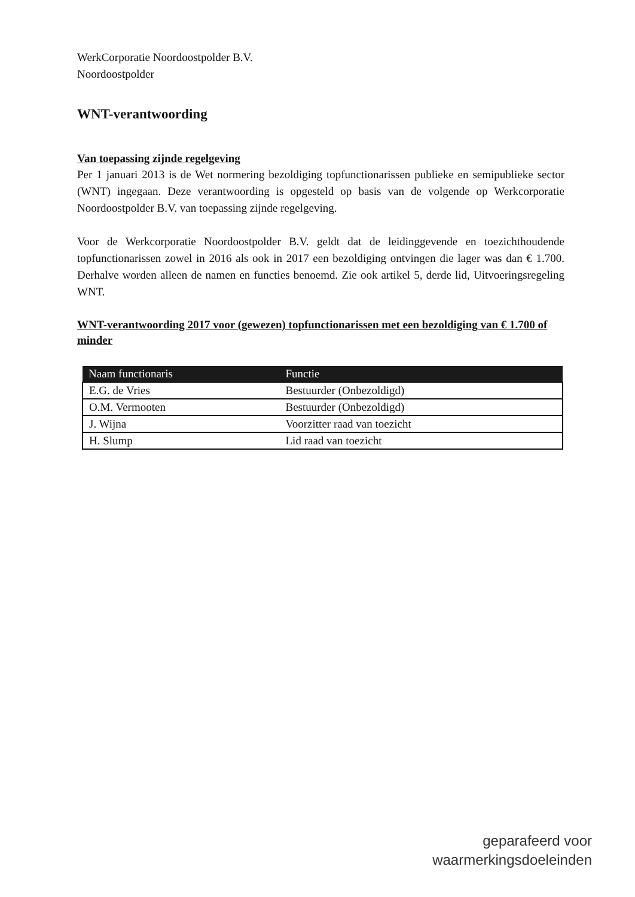WerkCorporatie Noordoostpolder B.V.
Noordoostpolder
WNT-verantwoording
Van toepassing zijnde regelgeving
Per 1 januari 2013 is de Wet normering bezoldiging topfunctionarissen publieke en semipubliekе sector (WNT) ingegaan. Deze verantwoording is opgesteld op basis van de volgende op Werkcorporatie Noordoostpolder B.V. van toepassing zijnde regelgeving.
Voor de Werkcorporatie Noordoostpolder B.V. geldt dat de leidinggevende en toezichthoudende topfunctionarissen zowel in 2016 als ook in 2017 een bezoldiging ontvingen die lager was dan € 1.700. Derhalve worden alleen de namen en functies benoemd. Zie ook artikel 5, derde lid, Uitvoeringsregeling WNT.
WNT-verantwoording 2017 voor (gewezen) topfunctionarissen met een bezoldiging van € 1.700 of minder
| Naam functionaris | Functie |
| --- | --- |
| E.G. de Vries | Bestuurder (Onbezoldigd) |
| O.M. Vermooten | Bestuurder (Onbezoldigd) |
| J. Wijna | Voorzitter raad van toezicht |
| H. Slump | Lid raad van toezicht |
geparafeerd voor
waarmerkingsdoeleinden